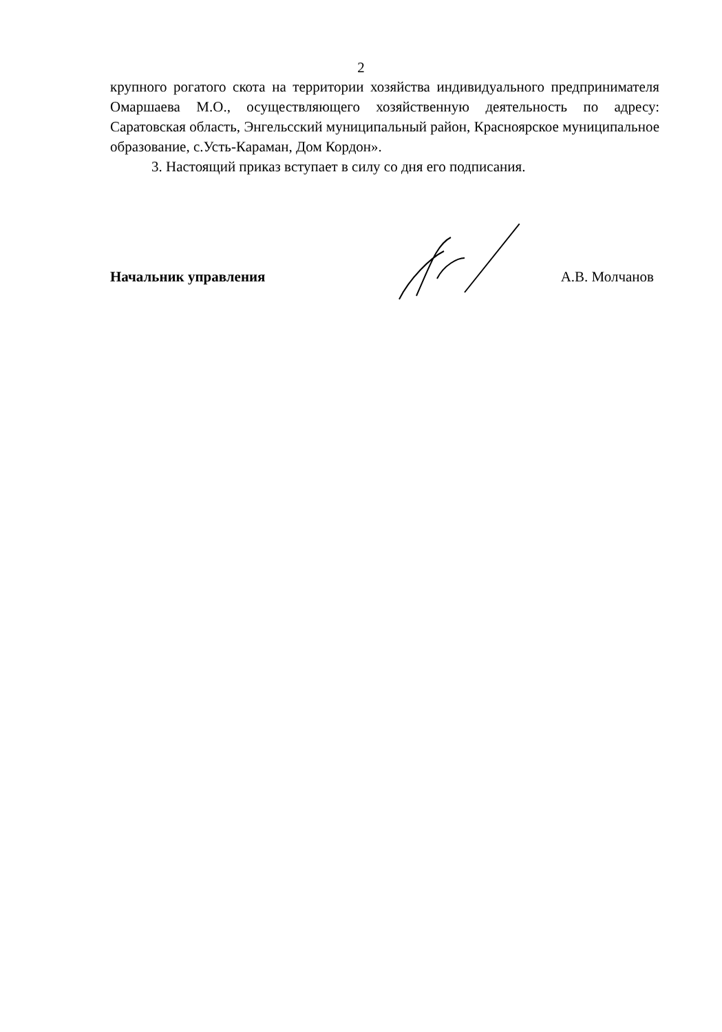2
крупного рогатого скота на территории хозяйства индивидуального предпринимателя Омаршаева М.О., осуществляющего хозяйственную деятельность по адресу: Саратовская область, Энгельсский муниципальный район, Красноярское муниципальное образование, с.Усть-Караман, Дом Кордон».
3. Настоящий приказ вступает в силу со дня его подписания.
Начальник управления А.В. Молчанов